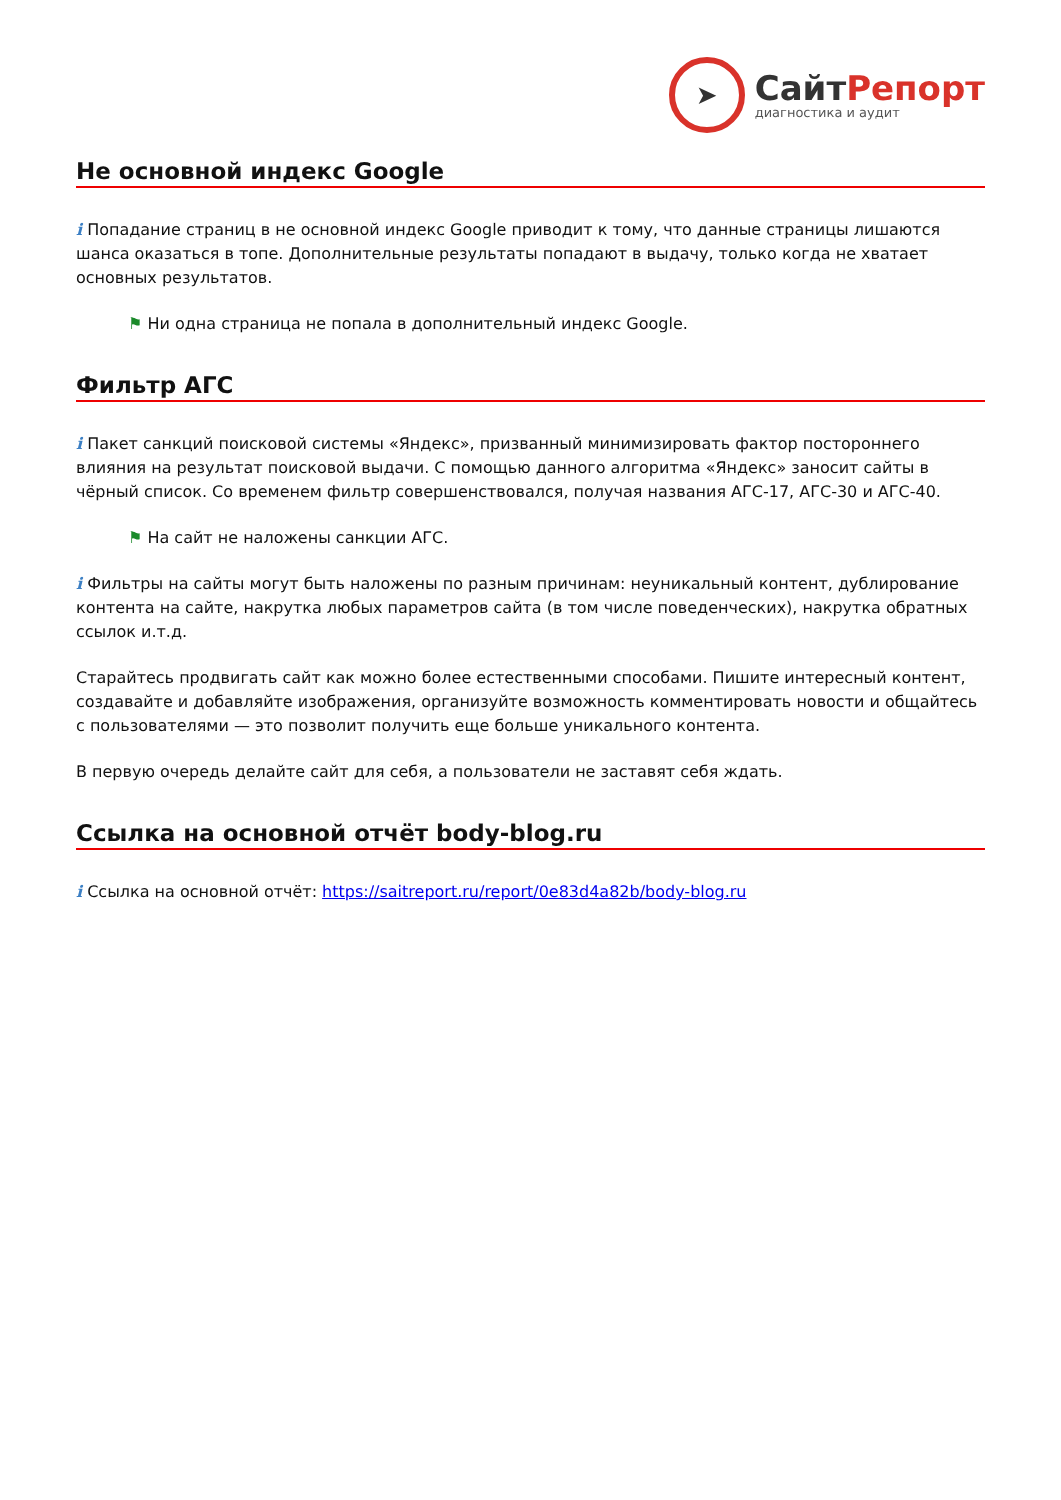➤
СайтРепорт
диагностика и аудит
Не основной индекс Google
i Попадание страниц в не основной индекс Google приводит к тому, что данные страницы лишаются шанса оказаться в топе. Дополнительные результаты попадают в выдачу, только когда не хватает основных результатов.
⚑ Ни одна страница не попала в дополнительный индекс Google.
Фильтр АГС
i Пакет санкций поисковой системы «Яндекс», призванный минимизировать фактор постороннего влияния на результат поисковой выдачи. С помощью данного алгоритма «Яндекс» заносит сайты в чёрный список. Со временем фильтр совершенствовался, получая названия АГС-17, АГС-30 и АГС-40.
⚑ На сайт не наложены санкции АГС.
i Фильтры на сайты могут быть наложены по разным причинам: неуникальный контент, дублирование контента на сайте, накрутка любых параметров сайта (в том числе поведенческих), накрутка обратных ссылок и.т.д.
Старайтесь продвигать сайт как можно более естественными способами. Пишите интересный контент, создавайте и добавляйте изображения, организуйте возможность комментировать новости и общайтесь с пользователями — это позволит получить еще больше уникального контента.
В первую очередь делайте сайт для себя, а пользователи не заставят себя ждать.
Ссылка на основной отчёт body-blog.ru
i Ссылка на основной отчёт: https://saitreport.ru/report/0e83d4a82b/body-blog.ru